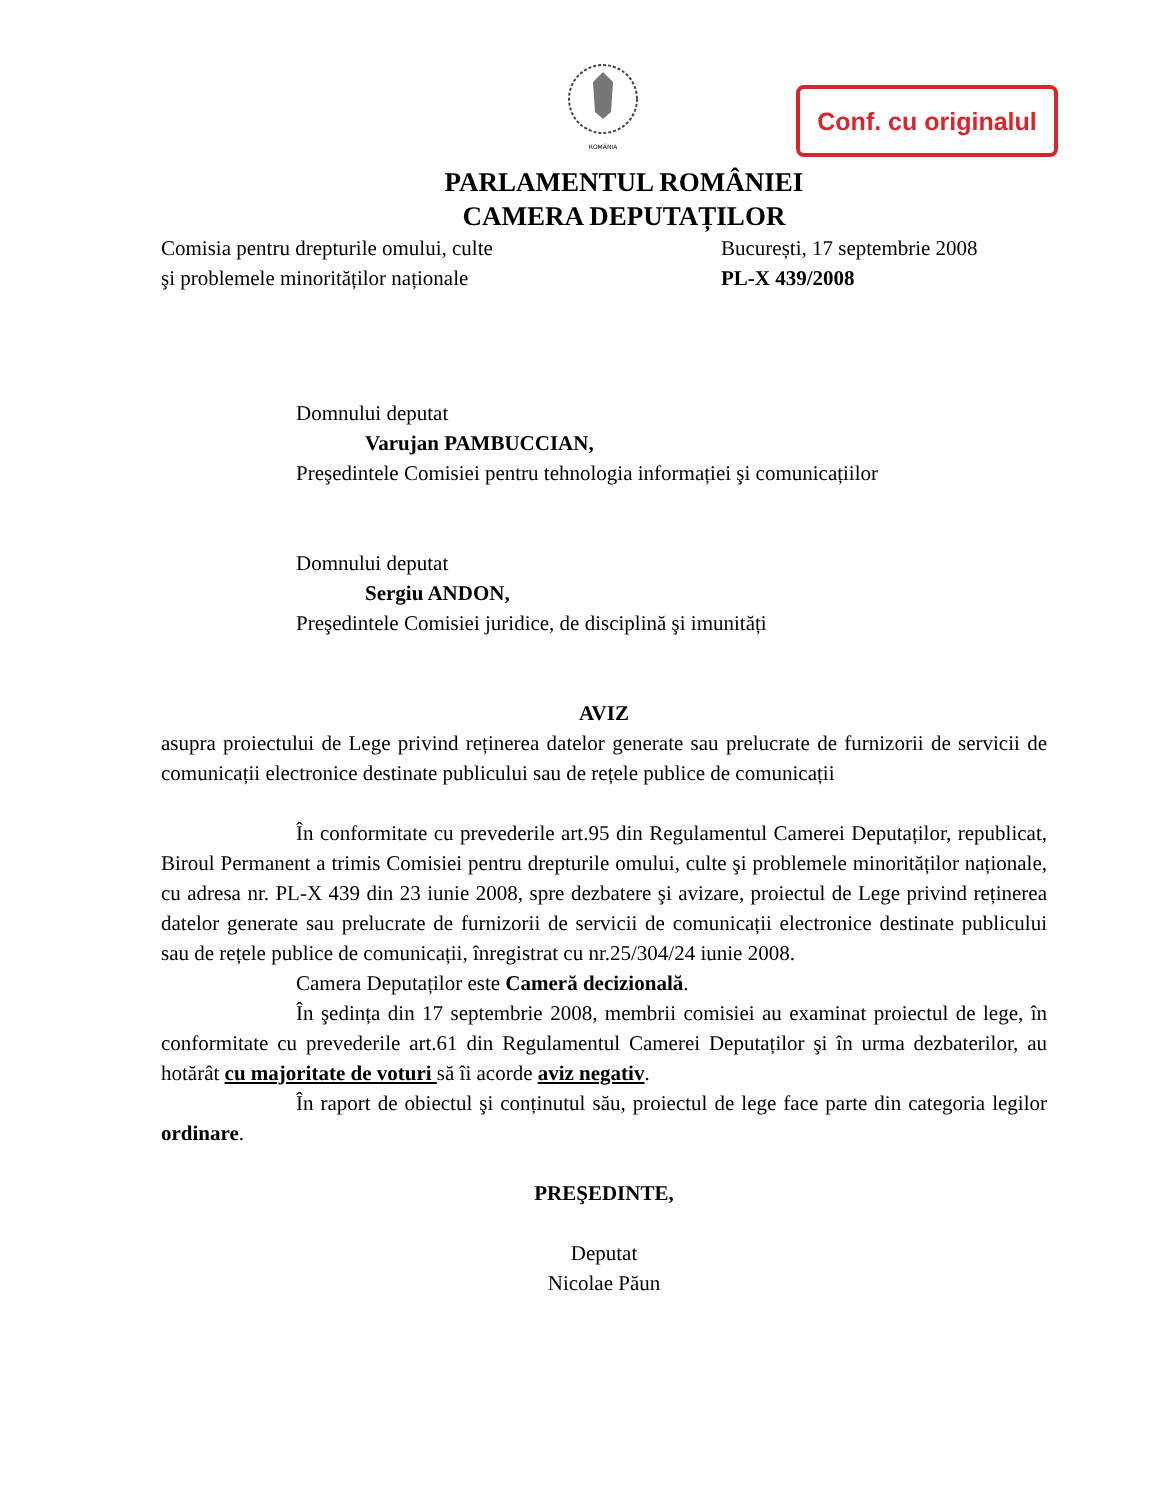ROMÂNIA
Conf. cu originalul
PARLAMENTUL ROMÂNIEI
CAMERA DEPUTAȚILOR
Comisia pentru drepturile omului, culte București, 17 septembrie 2008
şi problemele minorităților naționale PL-X 439/2008
Domnului deputat
Varujan PAMBUCCIAN,
Preşedintele Comisiei pentru tehnologia informației şi comunicațiilor
Domnului deputat
Sergiu ANDON,
Preşedintele Comisiei juridice, de disciplină şi imunități
AVIZ
asupra proiectului de Lege privind reținerea datelor generate sau prelucrate de furnizorii de servicii de comunicații electronice destinate publicului sau de rețele publice de comunicații
În conformitate cu prevederile art.95 din Regulamentul Camerei Deputaților, republicat, Biroul Permanent a trimis Comisiei pentru drepturile omului, culte şi problemele minorităților naționale, cu adresa nr. PL-X 439 din 23 iunie 2008, spre dezbatere şi avizare, proiectul de Lege privind reținerea datelor generate sau prelucrate de furnizorii de servicii de comunicații electronice destinate publicului sau de rețele publice de comunicații, înregistrat cu nr.25/304/24 iunie 2008.
Camera Deputaților este Cameră decizională.
În şedința din 17 septembrie 2008, membrii comisiei au examinat proiectul de lege, în conformitate cu prevederile art.61 din Regulamentul Camerei Deputaților şi în urma dezbaterilor, au hotărât cu majoritate de voturi să îi acorde aviz negativ.
În raport de obiectul şi conținutul său, proiectul de lege face parte din categoria legilor ordinare.
PREŞEDINTE,
Deputat
Nicolae Păun